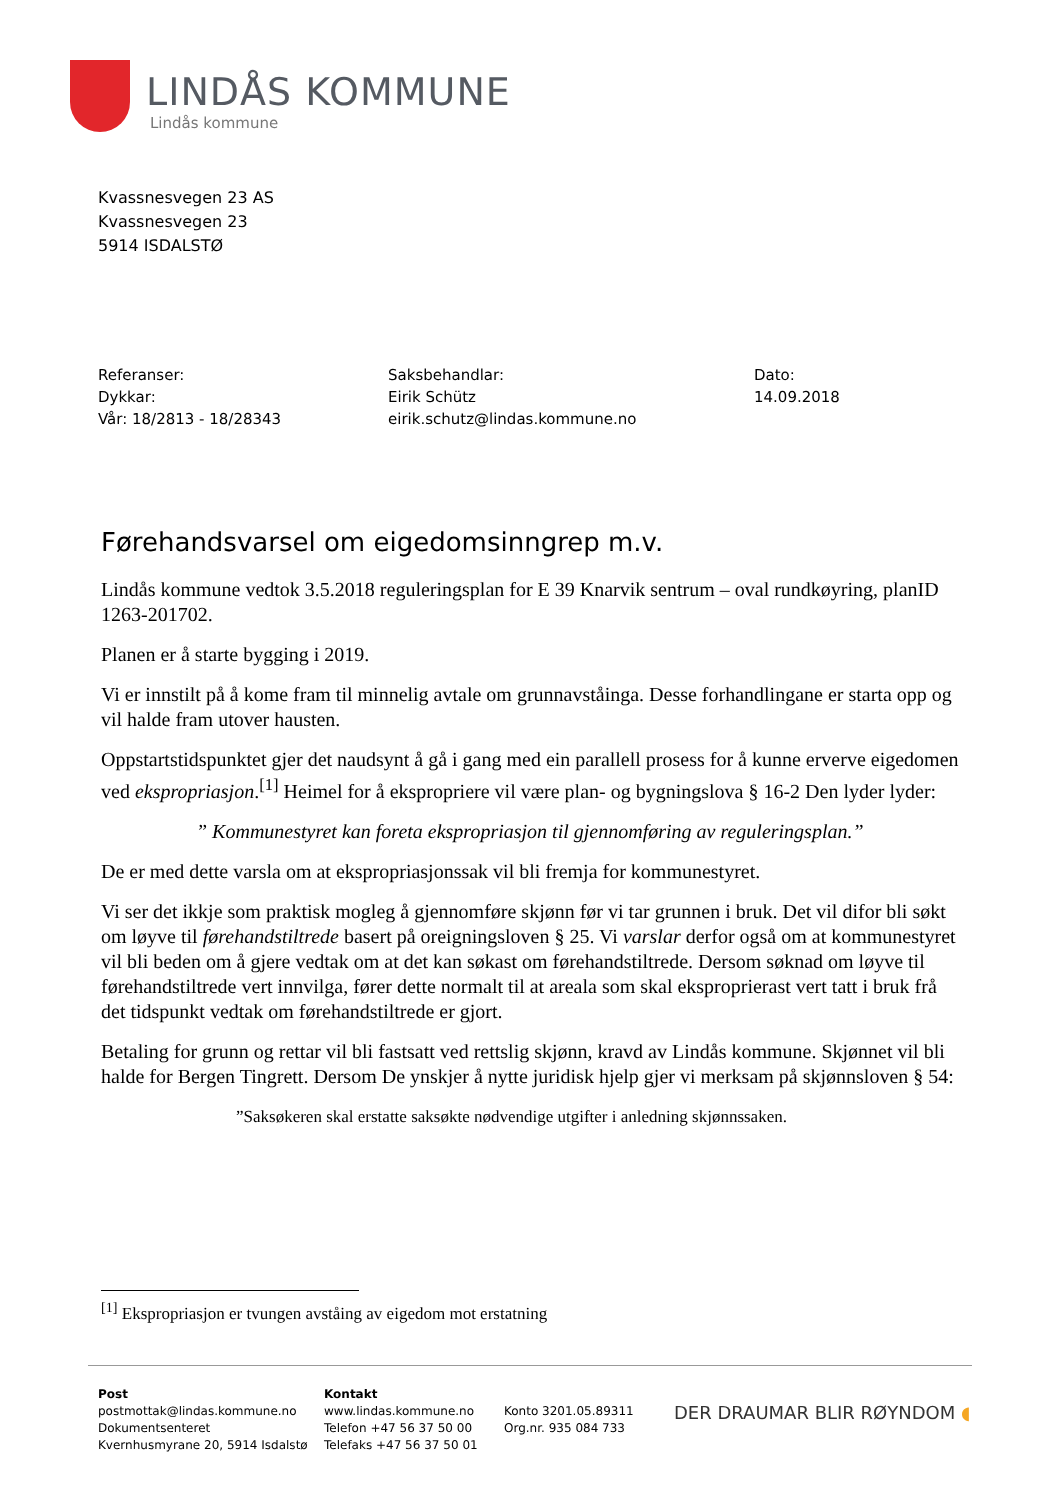LINDÅS KOMMUNE
Lindås kommune
Kvassnesvegen 23 AS
Kvassnesvegen 23
5914 ISDALSTØ
Referanser:
Dykkar:
Vår: 18/2813 - 18/28343
Saksbehandlar:
Eirik Schütz
eirik.schutz@lindas.kommune.no
Dato:
14.09.2018
Førehandsvarsel om eigedomsinngrep m.v.
Lindås kommune vedtok 3.5.2018 reguleringsplan for E 39 Knarvik sentrum – oval rundkøyring, planID 1263-201702.
Planen er å starte bygging i 2019.
Vi er innstilt på å kome fram til minnelig avtale om grunnavståinga. Desse forhandlingane er starta opp og vil halde fram utover hausten.
Oppstartstidspunktet gjer det naudsynt å gå i gang med ein parallell prosess for å kunne erverve eigedomen ved ekspropriasjon.<sup>[1]</sup> Heimel for å ekspropriere vil være plan- og bygningslova § 16-2 Den lyder lyder:
” Kommunestyret kan foreta ekspropriasjon til gjennomføring av reguleringsplan.”
De er med dette varsla om at ekspropriasjonssak vil bli fremja for kommunestyret.
Vi ser det ikkje som praktisk mogleg å gjennomføre skjønn før vi tar grunnen i bruk. Det vil difor bli søkt om løyve til førehandstiltrede basert på oreigningsloven § 25. Vi varslar derfor også om at kommunestyret vil bli beden om å gjere vedtak om at det kan søkast om førehandstiltrede. Dersom søknad om løyve til førehandstiltrede vert innvilga, fører dette normalt til at areala som skal eksproprierast vert tatt i bruk frå det tidspunkt vedtak om førehandstiltrede er gjort.
Betaling for grunn og rettar vil bli fastsatt ved rettslig skjønn, kravd av Lindås kommune. Skjønnet vil bli halde for Bergen Tingrett. Dersom De ynskjer å nytte juridisk hjelp gjer vi merksam på skjønnsloven § 54:
”Saksøkeren skal erstatte saksøkte nødvendige utgifter i anledning skjønnssaken.
<sup>[1]</sup> Ekspropriasjon er tvungen avståing av eigedom mot erstatning
Post
postmottak@lindas.kommune.no
Dokumentsenteret
Kvernhusmyrane 20, 5914 Isdalstø
Kontakt
www.lindas.kommune.no
Telefon +47 56 37 50 00
Telefaks +47 56 37 50 01
Konto 3201.05.89311
Org.nr. 935 084 733
DER DRAUMAR BLIR RØYNDOM ◖